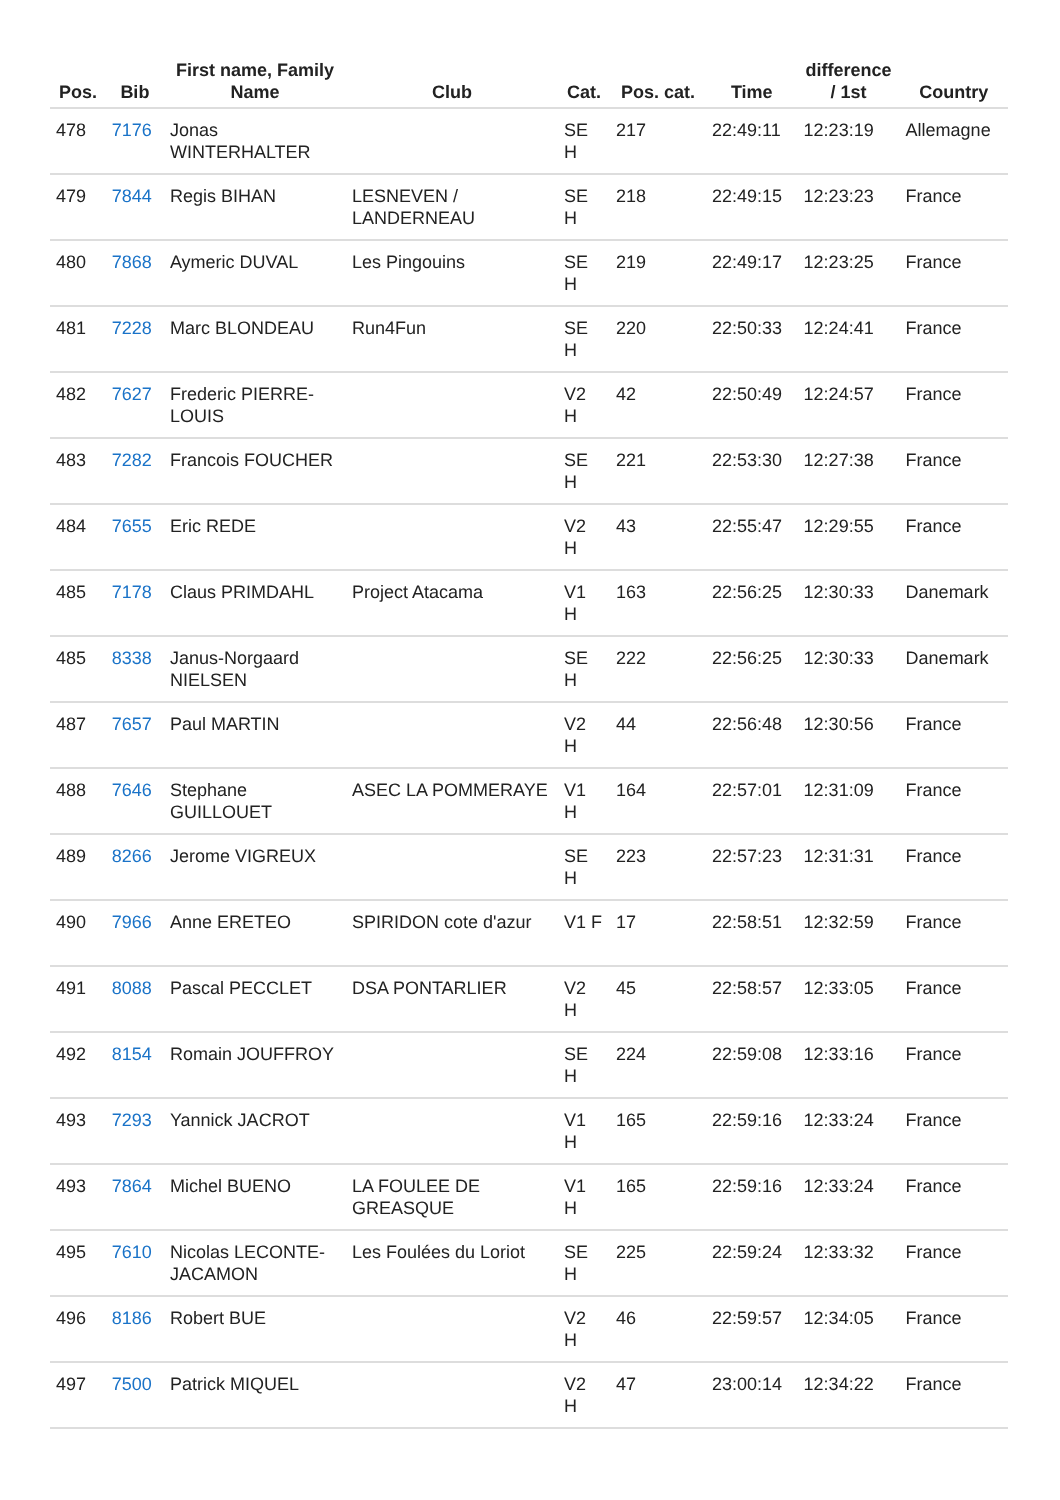| Pos. | Bib | First name, Family Name | Club | Cat. | Pos. cat. | Time | difference / 1st | Country |
| --- | --- | --- | --- | --- | --- | --- | --- | --- |
| 478 | 7176 | Jonas WINTERHALTER | | SE H | 217 | 22:49:11 | 12:23:19 | Allemagne |
| 479 | 7844 | Regis BIHAN | LESNEVEN / LANDERNEAU | SE H | 218 | 22:49:15 | 12:23:23 | France |
| 480 | 7868 | Aymeric DUVAL | Les Pingouins | SE H | 219 | 22:49:17 | 12:23:25 | France |
| 481 | 7228 | Marc BLONDEAU | Run4Fun | SE H | 220 | 22:50:33 | 12:24:41 | France |
| 482 | 7627 | Frederic PIERRE-LOUIS | | V2 H | 42 | 22:50:49 | 12:24:57 | France |
| 483 | 7282 | Francois FOUCHER | | SE H | 221 | 22:53:30 | 12:27:38 | France |
| 484 | 7655 | Eric REDE | | V2 H | 43 | 22:55:47 | 12:29:55 | France |
| 485 | 7178 | Claus PRIMDAHL | Project Atacama | V1 H | 163 | 22:56:25 | 12:30:33 | Danemark |
| 485 | 8338 | Janus-Norgaard NIELSEN | | SE H | 222 | 22:56:25 | 12:30:33 | Danemark |
| 487 | 7657 | Paul MARTIN | | V2 H | 44 | 22:56:48 | 12:30:56 | France |
| 488 | 7646 | Stephane GUILLOUET | ASEC LA POMMERAYE | V1 H | 164 | 22:57:01 | 12:31:09 | France |
| 489 | 8266 | Jerome VIGREUX | | SE H | 223 | 22:57:23 | 12:31:31 | France |
| 490 | 7966 | Anne ERETEO | SPIRIDON cote d'azur | V1 F | 17 | 22:58:51 | 12:32:59 | France |
| 491 | 8088 | Pascal PECCLET | DSA PONTARLIER | V2 H | 45 | 22:58:57 | 12:33:05 | France |
| 492 | 8154 | Romain JOUFFROY | | SE H | 224 | 22:59:08 | 12:33:16 | France |
| 493 | 7293 | Yannick JACROT | | V1 H | 165 | 22:59:16 | 12:33:24 | France |
| 493 | 7864 | Michel BUENO | LA FOULEE DE GREASQUE | V1 H | 165 | 22:59:16 | 12:33:24 | France |
| 495 | 7610 | Nicolas LECONTE-JACAMON | Les Foulées du Loriot | SE H | 225 | 22:59:24 | 12:33:32 | France |
| 496 | 8186 | Robert BUE | | V2 H | 46 | 22:59:57 | 12:34:05 | France |
| 497 | 7500 | Patrick MIQUEL | | V2 H | 47 | 23:00:14 | 12:34:22 | France |